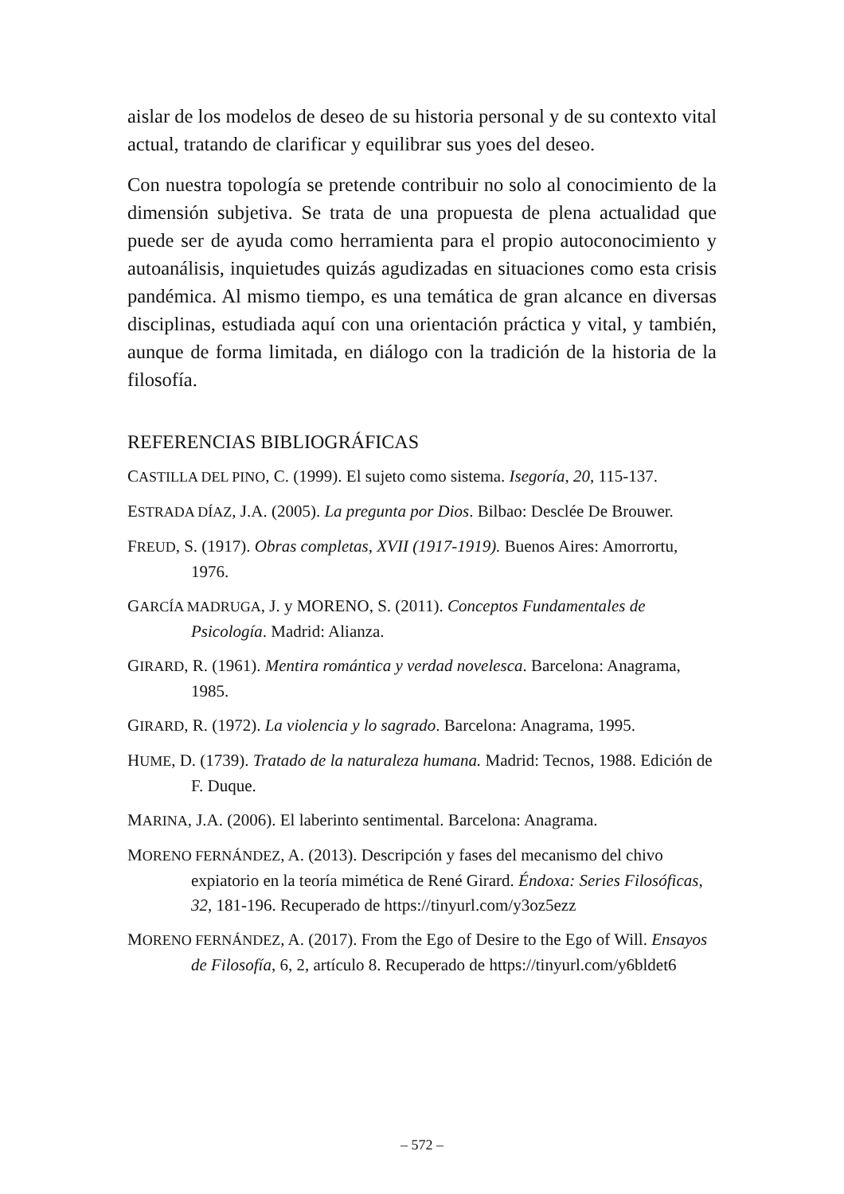aislar de los modelos de deseo de su historia personal y de su contexto vital actual, tratando de clarificar y equilibrar sus yoes del deseo.
Con nuestra topología se pretende contribuir no solo al conocimiento de la dimensión subjetiva. Se trata de una propuesta de plena actualidad que puede ser de ayuda como herramienta para el propio autoconocimiento y autoanálisis, inquietudes quizás agudizadas en situaciones como esta crisis pandémica. Al mismo tiempo, es una temática de gran alcance en diversas disciplinas, estudiada aquí con una orientación práctica y vital, y también, aunque de forma limitada, en diálogo con la tradición de la historia de la filosofía.
REFERENCIAS BIBLIOGRÁFICAS
CASTILLA DEL PINO, C. (1999). El sujeto como sistema. Isegoría, 20, 115-137.
ESTRADA DÍAZ, J.A. (2005). La pregunta por Dios. Bilbao: Desclée De Brouwer.
FREUD, S. (1917). Obras completas, XVII (1917-1919). Buenos Aires: Amorrortu, 1976.
GARCÍA MADRUGA, J. y MORENO, S. (2011). Conceptos Fundamentales de Psicología. Madrid: Alianza.
GIRARD, R. (1961). Mentira romántica y verdad novelesca. Barcelona: Anagrama, 1985.
GIRARD, R. (1972). La violencia y lo sagrado. Barcelona: Anagrama, 1995.
HUME, D. (1739). Tratado de la naturaleza humana. Madrid: Tecnos, 1988. Edición de F. Duque.
MARINA, J.A. (2006). El laberinto sentimental. Barcelona: Anagrama.
MORENO FERNÁNDEZ, A. (2013). Descripción y fases del mecanismo del chivo expiatorio en la teoría mimética de René Girard. Éndoxa: Series Filosóficas, 32, 181-196. Recuperado de https://tinyurl.com/y3oz5ezz
MORENO FERNÁNDEZ, A. (2017). From the Ego of Desire to the Ego of Will. Ensayos de Filosofía, 6, 2, artículo 8. Recuperado de https://tinyurl.com/y6bldet6
– 572 –